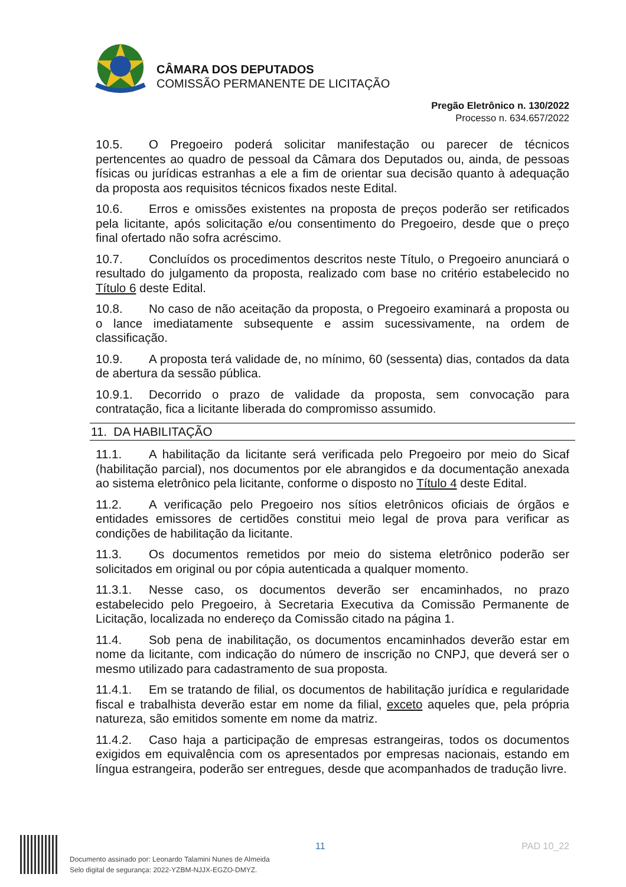CÂMARA DOS DEPUTADOS
COMISSÃO PERMANENTE DE LICITAÇÃO
Pregão Eletrônico n. 130/2022
Processo n. 634.657/2022
10.5. O Pregoeiro poderá solicitar manifestação ou parecer de técnicos pertencentes ao quadro de pessoal da Câmara dos Deputados ou, ainda, de pessoas físicas ou jurídicas estranhas a ele a fim de orientar sua decisão quanto à adequação da proposta aos requisitos técnicos fixados neste Edital.
10.6. Erros e omissões existentes na proposta de preços poderão ser retificados pela licitante, após solicitação e/ou consentimento do Pregoeiro, desde que o preço final ofertado não sofra acréscimo.
10.7. Concluídos os procedimentos descritos neste Título, o Pregoeiro anunciará o resultado do julgamento da proposta, realizado com base no critério estabelecido no Título 6 deste Edital.
10.8. No caso de não aceitação da proposta, o Pregoeiro examinará a proposta ou o lance imediatamente subsequente e assim sucessivamente, na ordem de classificação.
10.9. A proposta terá validade de, no mínimo, 60 (sessenta) dias, contados da data de abertura da sessão pública.
10.9.1. Decorrido o prazo de validade da proposta, sem convocação para contratação, fica a licitante liberada do compromisso assumido.
11. DA HABILITAÇÃO
11.1. A habilitação da licitante será verificada pelo Pregoeiro por meio do Sicaf (habilitação parcial), nos documentos por ele abrangidos e da documentação anexada ao sistema eletrônico pela licitante, conforme o disposto no Título 4 deste Edital.
11.2. A verificação pelo Pregoeiro nos sítios eletrônicos oficiais de órgãos e entidades emissores de certidões constitui meio legal de prova para verificar as condições de habilitação da licitante.
11.3. Os documentos remetidos por meio do sistema eletrônico poderão ser solicitados em original ou por cópia autenticada a qualquer momento.
11.3.1. Nesse caso, os documentos deverão ser encaminhados, no prazo estabelecido pelo Pregoeiro, à Secretaria Executiva da Comissão Permanente de Licitação, localizada no endereço da Comissão citado na página 1.
11.4. Sob pena de inabilitação, os documentos encaminhados deverão estar em nome da licitante, com indicação do número de inscrição no CNPJ, que deverá ser o mesmo utilizado para cadastramento de sua proposta.
11.4.1. Em se tratando de filial, os documentos de habilitação jurídica e regularidade fiscal e trabalhista deverão estar em nome da filial, exceto aqueles que, pela própria natureza, são emitidos somente em nome da matriz.
11.4.2. Caso haja a participação de empresas estrangeiras, todos os documentos exigidos em equivalência com os apresentados por empresas nacionais, estando em língua estrangeira, poderão ser entregues, desde que acompanhados de tradução livre.
11 PAD 10_22
Documento assinado por: Leonardo Talamini Nunes de Almeida
Selo digital de segurança: 2022-YZBM-NJJX-EGZO-DMYZ.